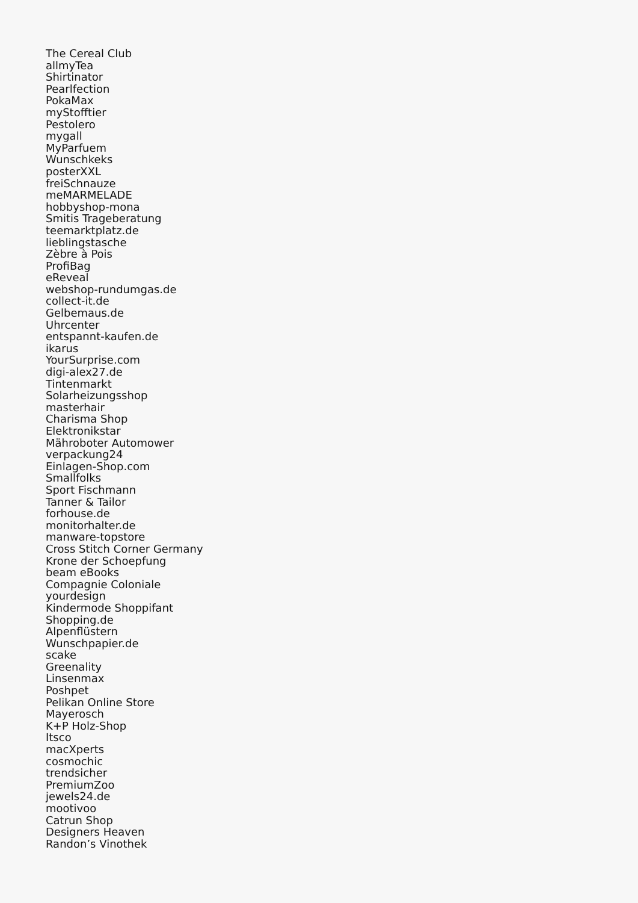The Cereal Club
allmyTea
Shirtinator
Pearlfection
PokaMax
myStofftier
Pestolero
mygall
MyParfuem
Wunschkeks
posterXXL
freiSchnauze
meMARMELADE
hobbyshop-mona
Smitis Trageberatung
teemarktplatz.de
lieblingstasche
Zèbre à Pois
ProfiBag
eReveal
webshop-rundumgas.de
collect-it.de
Gelbemaus.de
Uhrcenter
entspannt-kaufen.de
ikarus
YourSurprise.com
digi-alex27.de
Tintenmarkt
Solarheizungsshop
masterhair
Charisma Shop
Elektronikstar
Mähroboter Automower
verpackung24
Einlagen-Shop.com
Smallfolks
Sport Fischmann
Tanner & Tailor
forhouse.de
monitorhalter.de
manware-topstore
Cross Stitch Corner Germany
Krone der Schoepfung
beam eBooks
Compagnie Coloniale
yourdesign
Kindermode Shoppifant
Shopping.de
Alpenflüstern
Wunschpapier.de
scake
Greenality
Linsenmax
Poshpet
Pelikan Online Store
Mayerosch
K+P Holz-Shop
Itsco
macXperts
cosmochic
trendsicher
PremiumZoo
jewels24.de
mootivoo
Catrun Shop
Designers Heaven
Randon’s Vinothek